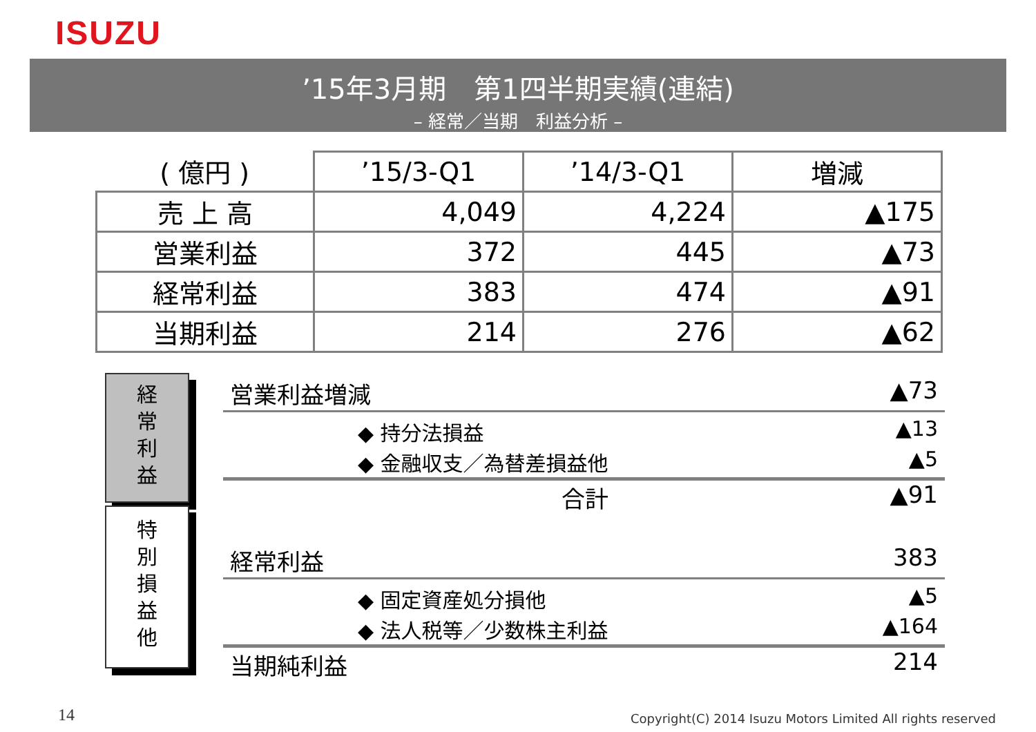ISUZU
’15年3月期　第1四半期実績(連結)
– 経常／当期　利益分析 –
| ( 億円 ) | ’15/3-Q1 | ’14/3-Q1 | 増減 |
| 売 上 高 | 4,049 | 4,224 | ▲175 |
| 営業利益 | 372 | 445 | ▲73 |
| 経常利益 | 383 | 474 | ▲91 |
| 当期利益 | 214 | 276 | ▲62 |
経
常
利
益
特
別
損
益
他
営業利益増減 ▲73
◆ 持分法損益 ▲13
◆ 金融収支／為替差損益他 ▲5
合計 ▲91
経常利益 383
◆ 固定資産処分損他 ▲5
◆ 法人税等／少数株主利益 ▲164
当期純利益 214
14
Copyright(C) 2014 Isuzu Motors Limited All rights reserved